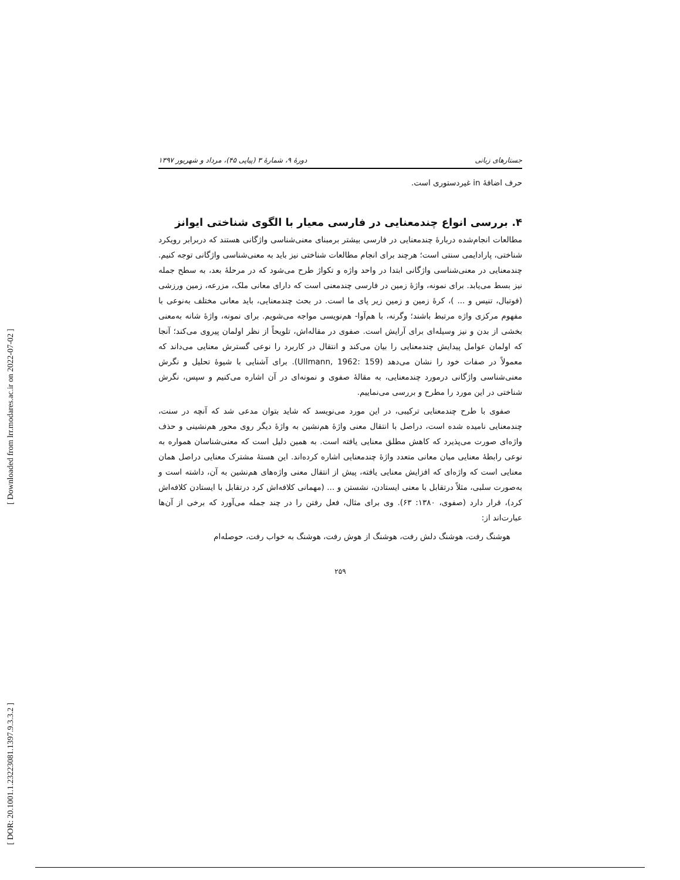[ DOR: 20.1001.1.23223081.1397.9.3.3.2 ] [ Downloaded from lrr.modares.ac.ir on 2022-07-02 ]
جستارهای زبانی دورهٔ ۹، شمارهٔ ۳ (پیاپی ۴۵)، مرداد و شهریور ۱۳۹۷
حرف اضافهٔ in غیردستوری است.
۴. بررسی انواع چندمعنایی در فارسی معیار با الگوی شناختی ایوانز
مطالعات انجام‌شده دربارهٔ چندمعنایی در فارسی بیشتر برمبنای معنی‌شناسی واژگانی هستند که دربرابر رویکرد شناختی، پارادایمی سنتی است؛ هرچند برای انجام مطالعات شناختی نیز باید به معنی‌شناسی واژگانی توجه کنیم. چندمعنایی در معنی‌شناسی واژگانی ابتدا در واحد واژه و تکواژ طرح می‌شود که در مرحلهٔ بعد، به سطح جمله نیز بسط می‌یابد. برای نمونه، واژهٔ زمین در فارسی چندمعنی است که دارای معانی ملک، مزرعه، زمین ورزشی (فوتبال، تنیس و ... )، کرهٔ زمین و زمین زیر پای ما است. در بحث چندمعنایی، باید معانی مختلف به‌نوعی با مفهوم مرکزی واژه مرتبط باشند؛ وگرنه، با هم‌آوا- هم‌نویسی مواجه می‌شویم. برای نمونه، واژهٔ شانه به‌معنی بخشی از بدن و نیز وسیله‌ای برای آرایش است. صفوی در مقاله‌اش، تلویحاً از نظر اولمان پیروی می‌کند؛ آنجا که اولمان عوامل پیدایش چندمعنایی را بیان می‌کند و انتقال در کاربرد را نوعی گسترش معنایی می‌داند که معمولاً در صفات خود را نشان می‌دهد (Ullmann, 1962: 159). برای آشنایی با شیوهٔ تحلیل و نگرش معنی‌شناسی واژگانی درمورد چندمعنایی، به مقالهٔ صفوی و نمونه‌ای در آن اشاره می‌کنیم و سپس، نگرش شناختی در این مورد را مطرح و بررسی می‌نماییم.
صفوی با طرح چندمعنایی ترکیبی، در این مورد می‌نویسد که شاید بتوان مدعی شد که آنچه در سنت، چندمعنایی نامیده شده است، دراصل با انتقال معنی واژهٔ هم‌نشین به واژهٔ دیگر روی محور هم‌نشینی و حذف واژه‌ای صورت می‌پذیرد که کاهش مطلق معنایی یافته است. به همین دلیل است که معنی‌شناسان همواره به نوعی رابطهٔ معنایی میان معانی متعدد واژهٔ چندمعنایی اشاره کرده‌اند. این هستهٔ مشترک معنایی دراصل همان معنایی است که واژه‌ای که افزایش معنایی یافته، پیش از انتقال معنی واژه‌های هم‌نشین به آن، داشته است و به‌صورت سلبی، مثلاً درتقابل با معنی ایستادن، نشستن و ... (مهمانی کلافه‌اش کرد درتقابل با ایستادن کلافه‌اش کرد)، قرار دارد (صفوی، ۱۳۸۰: ۶۳). وی برای مثال، فعل رفتن را در چند جمله می‌آورد که برخی از آن‌ها عبارت‌اند از:
هوشنگ رفت، هوشنگ دلش رفت، هوشنگ از هوش رفت، هوشنگ به خواب رفت، حوصله‌ام
۲۵۹